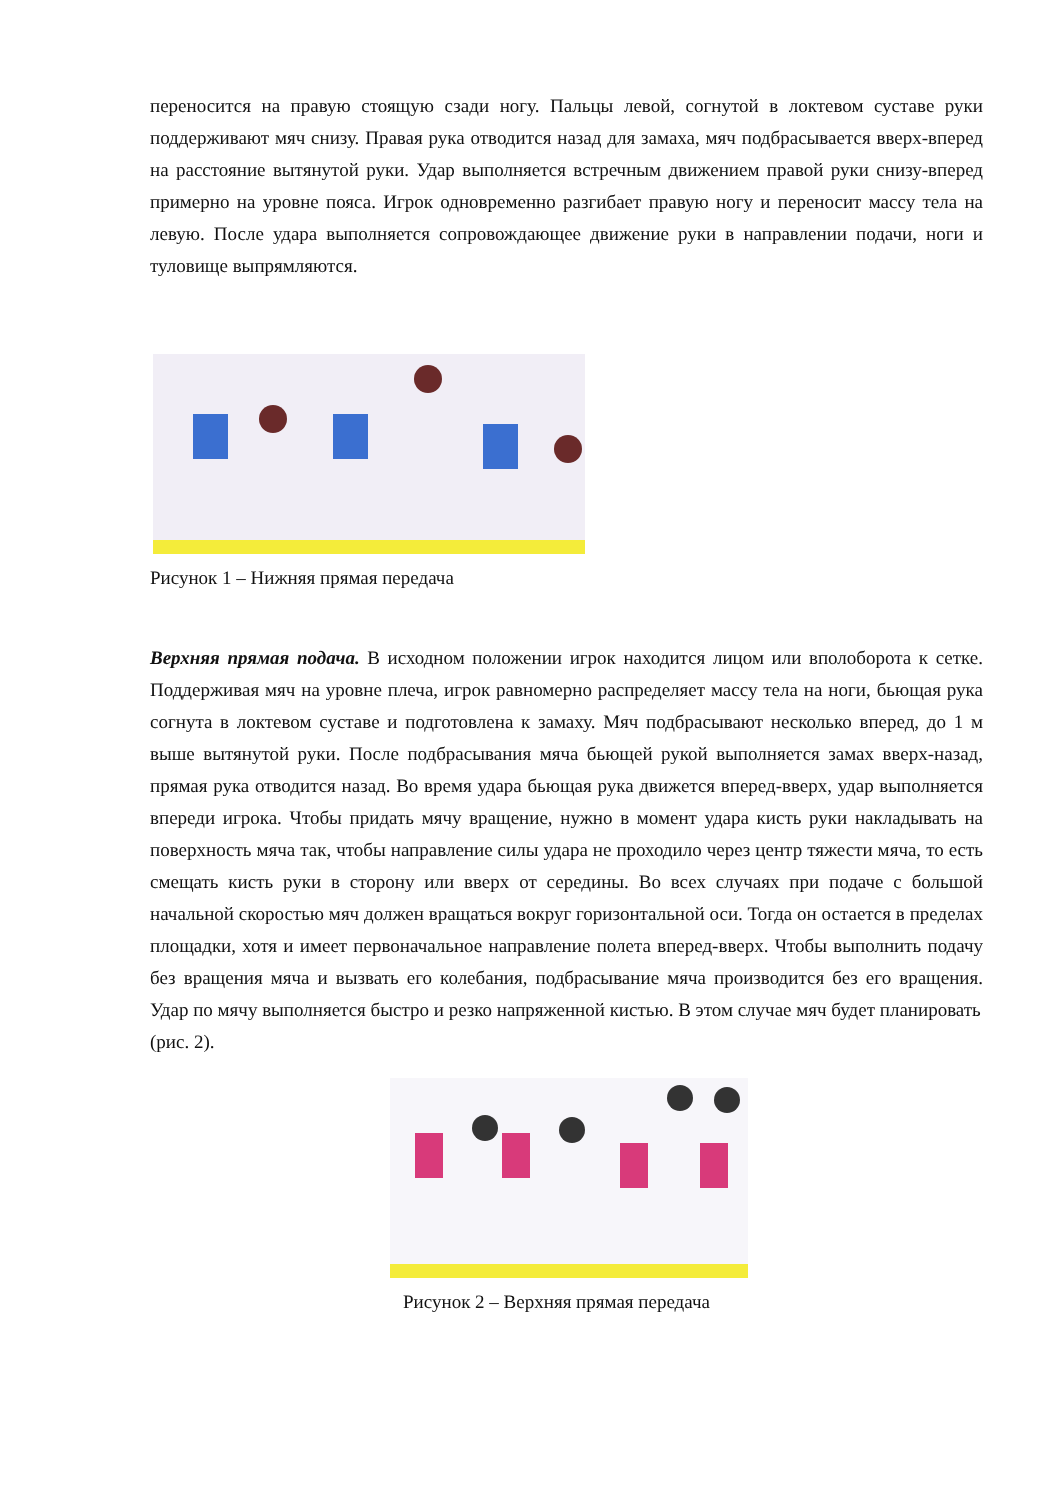переносится на правую стоящую сзади ногу. Пальцы левой, согнутой в локтевом суставе руки поддерживают мяч снизу. Правая рука отводится назад для замаха, мяч подбрасывается вверх-вперед на расстояние вытянутой руки. Удар выполняется встречным движением правой руки снизу-вперед примерно на уровне пояса. Игрок одновременно разгибает правую ногу и переносит массу тела на левую. После удара выполняется сопровождающее движение руки в направлении подачи, ноги и туловище выпрямляются.
Рисунок 1 – Нижняя прямая передача
Верхняя прямая подача. В исходном положении игрок находится лицом или вполоборота к сетке. Поддерживая мяч на уровне плеча, игрок равномерно распределяет массу тела на ноги, бьющая рука согнута в локтевом суставе и подготовлена к замаху. Мяч подбрасывают несколько вперед, до 1 м выше вытянутой руки. После подбрасывания мяча бьющей рукой выполняется замах вверх-назад, прямая рука отводится назад. Во время удара бьющая рука движется вперед-вверх, удар выполняется впереди игрока. Чтобы придать мячу вращение, нужно в момент удара кисть руки накладывать на поверхность мяча так, чтобы направление силы удара не проходило через центр тяжести мяча, то есть смещать кисть руки в сторону или вверх от середины. Во всех случаях при подаче с большой начальной скоростью мяч должен вращаться вокруг горизонтальной оси. Тогда он остается в пределах площадки, хотя и имеет первоначальное направление полета вперед-вверх. Чтобы выполнить подачу без вращения мяча и вызвать его колебания, подбрасывание мяча производится без его вращения. Удар по мячу выполняется быстро и резко напряженной кистью. В этом случае мяч будет планировать
(рис. 2).
Рисунок 2 – Верхняя прямая передача